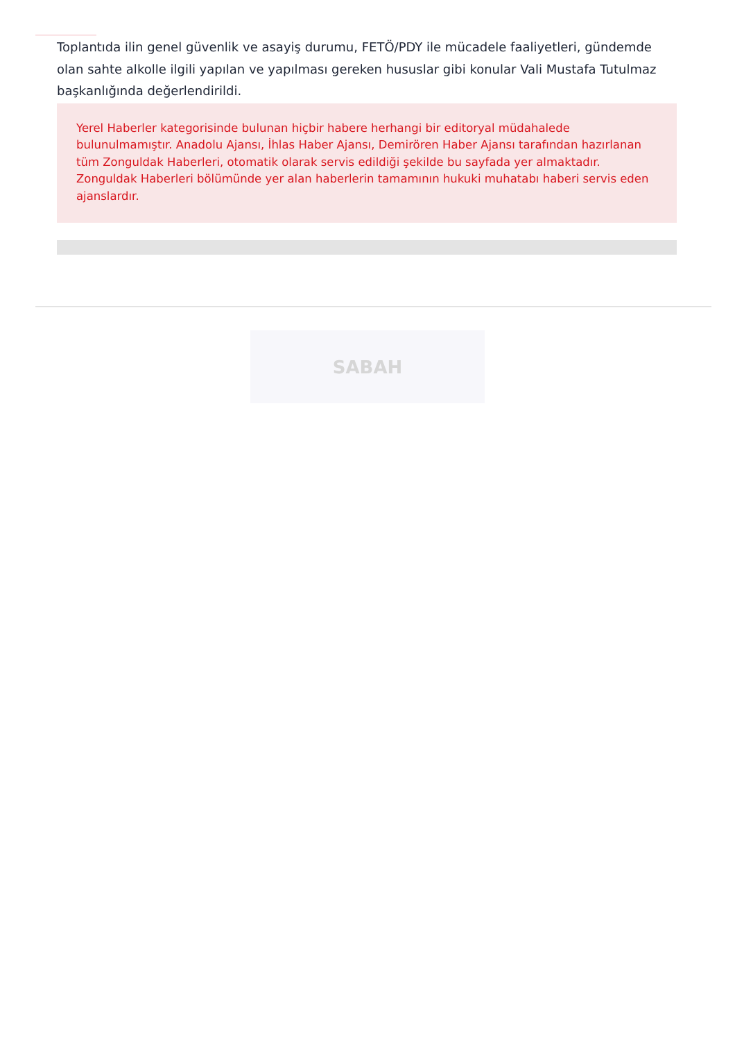Toplantıda ilin genel güvenlik ve asayiş durumu, FETÖ/PDY ile mücadele faaliyetleri, gündemde olan sahte alkolle ilgili yapılan ve yapılması gereken hususlar gibi konular Vali Mustafa Tutulmaz başkanlığında değerlendirildi.
Yerel Haberler kategorisinde bulunan hiçbir habere herhangi bir editoryal müdahalede bulunulmamıştır. Anadolu Ajansı, İhlas Haber Ajansı, Demirören Haber Ajansı tarafından hazırlanan tüm Zonguldak Haberleri, otomatik olarak servis edildiği şekilde bu sayfada yer almaktadır. Zonguldak Haberleri bölümünde yer alan haberlerin tamamının hukuki muhatabı haberi servis eden ajanslardır.
SABAH